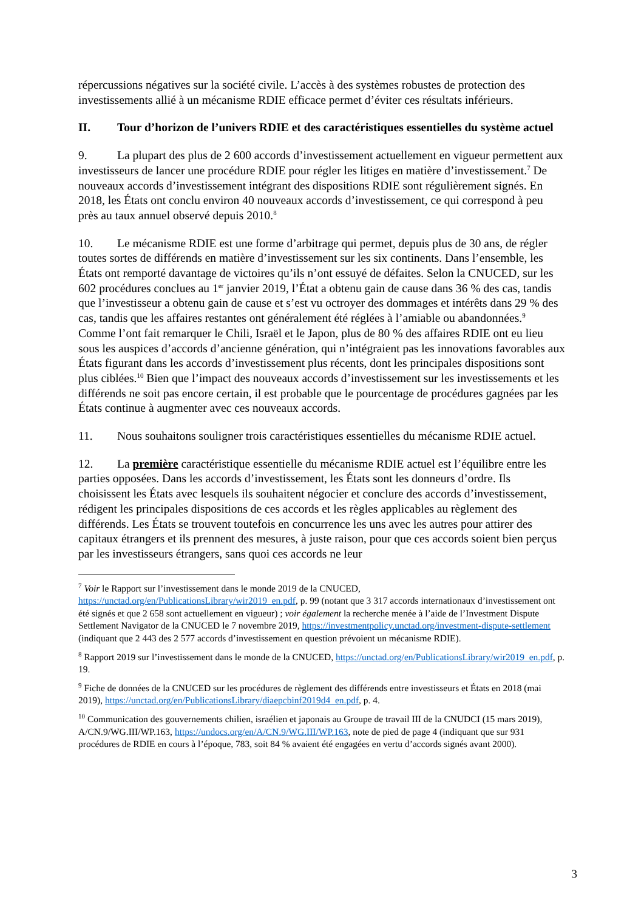répercussions négatives sur la société civile. L’accès à des systèmes robustes de protection des investissements allié à un mécanisme RDIE efficace permet d’éviter ces résultats inférieurs.
II. Tour d’horizon de l’univers RDIE et des caractéristiques essentielles du système actuel
9. La plupart des plus de 2 600 accords d’investissement actuellement en vigueur permettent aux investisseurs de lancer une procédure RDIE pour régler les litiges en matière d’investissement.<sup>7</sup> De nouveaux accords d’investissement intégrant des dispositions RDIE sont régulièrement signés. En 2018, les États ont conclu environ 40 nouveaux accords d’investissement, ce qui correspond à peu près au taux annuel observé depuis 2010.<sup>8</sup>
10. Le mécanisme RDIE est une forme d’arbitrage qui permet, depuis plus de 30 ans, de régler toutes sortes de différends en matière d’investissement sur les six continents. Dans l’ensemble, les États ont remporté davantage de victoires qu’ils n’ont essuyé de défaites. Selon la CNUCED, sur les 602 procédures conclues au 1<sup>er</sup> janvier 2019, l’État a obtenu gain de cause dans 36 % des cas, tandis que l’investisseur a obtenu gain de cause et s’est vu octroyer des dommages et intérêts dans 29 % des cas, tandis que les affaires restantes ont généralement été réglées à l’amiable ou abandonnées.<sup>9</sup> Comme l’ont fait remarquer le Chili, Israël et le Japon, plus de 80 % des affaires RDIE ont eu lieu sous les auspices d’accords d’ancienne génération, qui n’intégraient pas les innovations favorables aux États figurant dans les accords d’investissement plus récents, dont les principales dispositions sont plus ciblées.<sup>10</sup> Bien que l’impact des nouveaux accords d’investissement sur les investissements et les différends ne soit pas encore certain, il est probable que le pourcentage de procédures gagnées par les États continue à augmenter avec ces nouveaux accords.
11. Nous souhaitons souligner trois caractéristiques essentielles du mécanisme RDIE actuel.
12. La première caractéristique essentielle du mécanisme RDIE actuel est l’équilibre entre les parties opposées. Dans les accords d’investissement, les États sont les donneurs d’ordre. Ils choisissent les États avec lesquels ils souhaitent négocier et conclure des accords d’investissement, rédigent les principales dispositions de ces accords et les règles applicables au règlement des différends. Les États se trouvent toutefois en concurrence les uns avec les autres pour attirer des capitaux étrangers et ils prennent des mesures, à juste raison, pour que ces accords soient bien perçus par les investisseurs étrangers, sans quoi ces accords ne leur
<sup>7</sup> Voir le Rapport sur l’investissement dans le monde 2019 de la CNUCED, https://unctad.org/en/PublicationsLibrary/wir2019_en.pdf, p. 99 (notant que 3 317 accords internationaux d’investissement ont été signés et que 2 658 sont actuellement en vigueur) ; voir également la recherche menée à l’aide de l’Investment Dispute Settlement Navigator de la CNUCED le 7 novembre 2019, https://investmentpolicy.unctad.org/investment-dispute-settlement (indiquant que 2 443 des 2 577 accords d’investissement en question prévoient un mécanisme RDIE).
<sup>8</sup> Rapport 2019 sur l’investissement dans le monde de la CNUCED, https://unctad.org/en/PublicationsLibrary/wir2019_en.pdf, p. 19.
<sup>9</sup> Fiche de données de la CNUCED sur les procédures de règlement des différends entre investisseurs et États en 2018 (mai 2019), https://unctad.org/en/PublicationsLibrary/diaepcbinf2019d4_en.pdf, p. 4.
<sup>10</sup> Communication des gouvernements chilien, israélien et japonais au Groupe de travail III de la CNUDCI (15 mars 2019), A/CN.9/WG.III/WP.163, https://undocs.org/en/A/CN.9/WG.III/WP.163, note de pied de page 4 (indiquant que sur 931 procédures de RDIE en cours à l’époque, 783, soit 84 % avaient été engagées en vertu d’accords signés avant 2000).
3